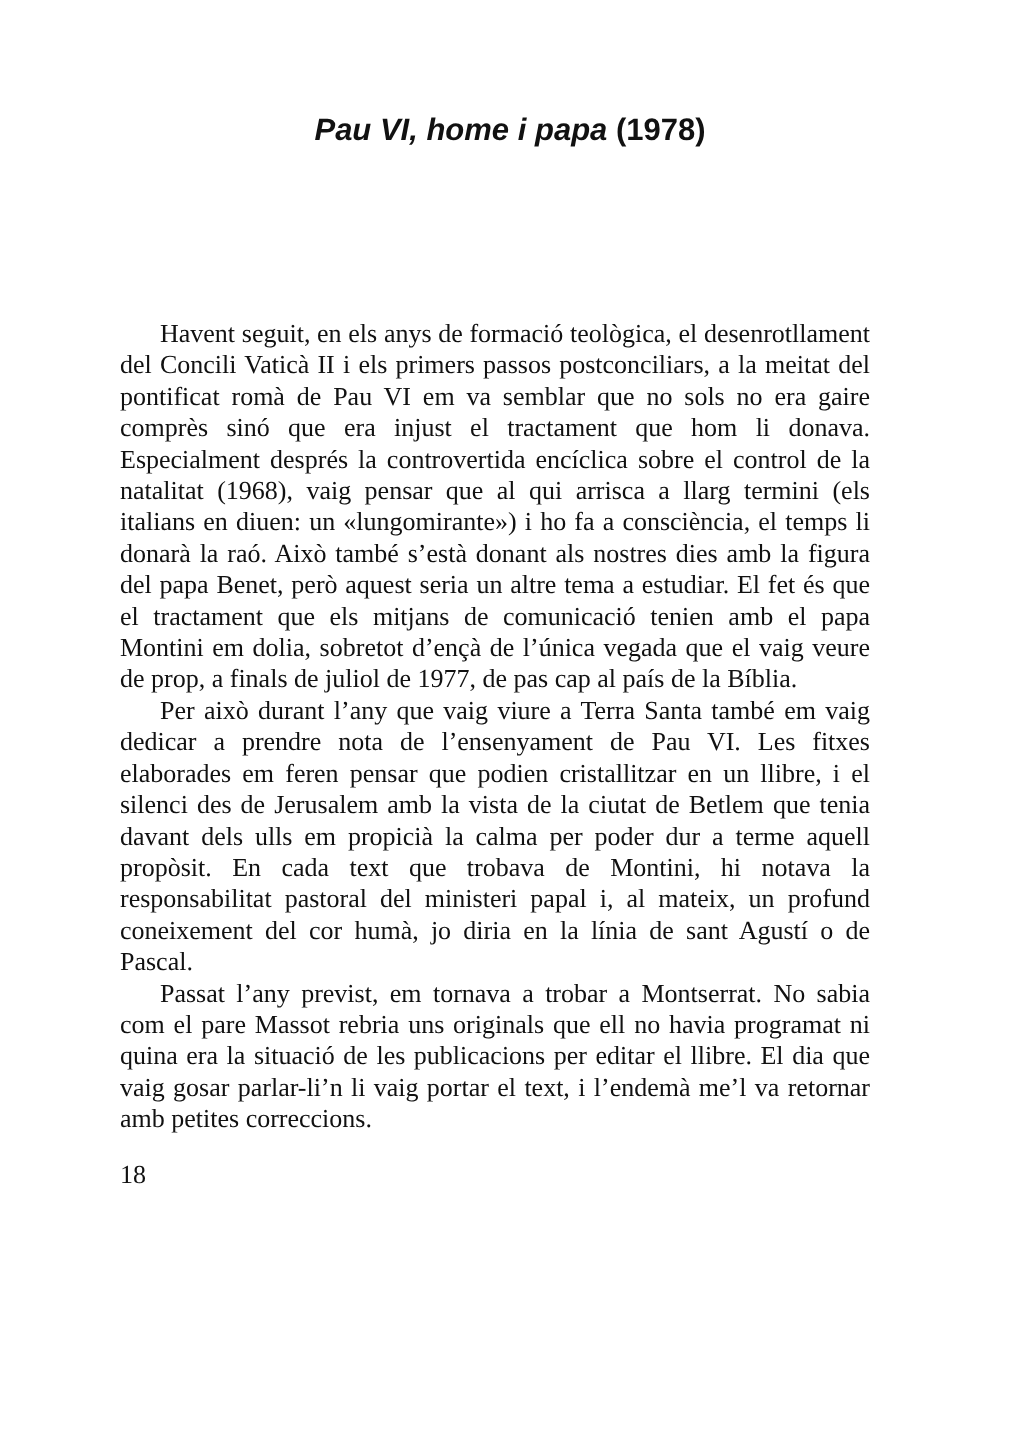Pau VI, home i papa (1978)
Havent seguit, en els anys de formació teològica, el desenrotllament del Concili Vaticà II i els primers passos postconciliars, a la meitat del pontificat romà de Pau VI em va semblar que no sols no era gaire comprès sinó que era injust el tractament que hom li donava. Especialment després la controvertida encíclica sobre el control de la natalitat (1968), vaig pensar que al qui arrisca a llarg termini (els italians en diuen: un «lungomirante») i ho fa a consciència, el temps li donarà la raó. Això també s’està donant als nostres dies amb la figura del papa Benet, però aquest seria un altre tema a estudiar. El fet és que el tractament que els mitjans de comunicació tenien amb el papa Montini em dolia, sobretot d’ençà de l’única vegada que el vaig veure de prop, a finals de juliol de 1977, de pas cap al país de la Bíblia.
Per això durant l’any que vaig viure a Terra Santa també em vaig dedicar a prendre nota de l’ensenyament de Pau VI. Les fitxes elaborades em feren pensar que podien cristallitzar en un llibre, i el silenci des de Jerusalem amb la vista de la ciutat de Betlem que tenia davant dels ulls em propicià la calma per poder dur a terme aquell propòsit. En cada text que trobava de Montini, hi notava la responsabilitat pastoral del ministeri papal i, al mateix, un profund coneixement del cor humà, jo diria en la línia de sant Agustí o de Pascal.
Passat l’any previst, em tornava a trobar a Montserrat. No sabia com el pare Massot rebria uns originals que ell no havia programat ni quina era la situació de les publicacions per editar el llibre. El dia que vaig gosar parlar-li’n li vaig portar el text, i l’endemà me’l va retornar amb petites correccions.
18